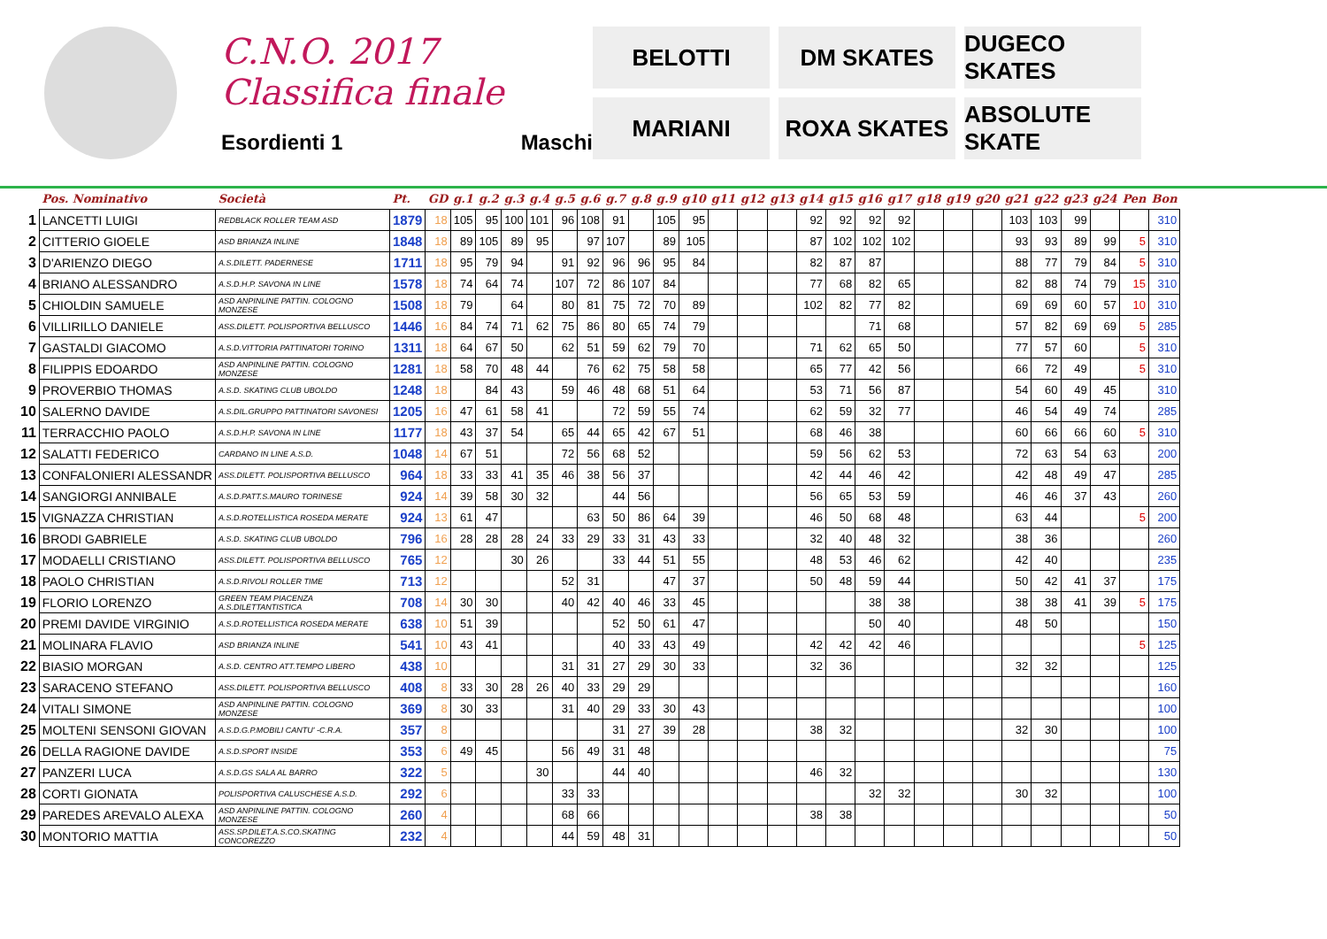C.N.O. 2017
Classifica finale
Esordienti 1 Maschi
BELOTTI
DM SKATES
DUGECO SKATES
MARIANI
ROXA SKATES
ABSOLUTE SKATE
| | Pos. Nominativo | Società | Pt. | GD | g.1 | g.2 | g.3 | g.4 | g.5 | g.6 | g.7 | g.8 | g.9 | g10 | g11 | g12 | g13 | g14 | g15 | g16 | g17 | g18 | g19 | g20 | g21 | g22 | g23 | g24 | Pen | Bon |
| --- | --- | --- | --- | --- | --- | --- | --- | --- | --- | --- | --- | --- | --- | --- | --- | --- | --- | --- | --- | --- | --- | --- | --- | --- | --- | --- | --- | --- | --- | --- |
| 1 | LANCETTI LUIGI | REDBLACK ROLLER TEAM ASD | 1879 | 18 | 105 | 95 | 100 | 101 | 96 | 108 | 91 | | 105 | 95 | | | | 92 | 92 | 92 | 92 | | | | 103 | 103 | 99 | | | 310 |
| 2 | CITTERIO GIOELE | ASD BRIANZA INLINE | 1848 | 18 | 89 | 105 | 89 | 95 | | 97 | 107 | | 89 | 105 | | | | 87 | 102 | 102 | 102 | | | | 93 | 93 | 89 | 99 | 5 | 310 |
| 3 | D'ARIENZO DIEGO | A.S.DILETT. PADERNESE | 1711 | 18 | 95 | 79 | 94 | | 91 | 92 | 96 | 96 | 95 | 84 | | | | 82 | 87 | 87 | | | | | 88 | 77 | 79 | 84 | 5 | 310 |
| 4 | BRIANO ALESSANDRO | A.S.D.H.P. SAVONA IN LINE | 1578 | 18 | 74 | 64 | 74 | | 107 | 72 | 86 | 107 | 84 | | | | | 77 | 68 | 82 | 65 | | | | 82 | 88 | 74 | 79 | 15 | 310 |
| 5 | CHIOLDIN SAMUELE | ASD ANPINLINE PATTIN. COLOGNO MONZESE | 1508 | 18 | 79 | | 64 | | 80 | 81 | 75 | 72 | 70 | 89 | | | | 102 | 82 | 77 | 82 | | | | 69 | 69 | 60 | 57 | 10 | 310 |
| 6 | VILLIRILLO DANIELE | ASS.DILETT. POLISPORTIVA BELLUSCO | 1446 | 16 | 84 | 74 | 71 | 62 | 75 | 86 | 80 | 65 | 74 | 79 | | | | | | 71 | 68 | | | | 57 | 82 | 69 | 69 | 5 | 285 |
| 7 | GASTALDI GIACOMO | A.S.D.VITTORIA PATTINATORI TORINO | 1311 | 18 | 64 | 67 | 50 | | 62 | 51 | 59 | 62 | 79 | 70 | | | | 71 | 62 | 65 | 50 | | | | 77 | 57 | 60 | | 5 | 310 |
| 8 | FILIPPIS EDOARDO | ASD ANPINLINE PATTIN. COLOGNO MONZESE | 1281 | 18 | 58 | 70 | 48 | 44 | | 76 | 62 | 75 | 58 | 58 | | | | 65 | 77 | 42 | 56 | | | | 66 | 72 | 49 | | 5 | 310 |
| 9 | PROVERBIO THOMAS | A.S.D. SKATING CLUB UBOLDO | 1248 | 18 | | 84 | 43 | | 59 | 46 | 48 | 68 | 51 | 64 | | | | 53 | 71 | 56 | 87 | | | | 54 | 60 | 49 | 45 | | 310 |
| 10 | SALERNO DAVIDE | A.S.DIL.GRUPPO PATTINATORI SAVONESI | 1205 | 16 | 47 | 61 | 58 | 41 | | | 72 | 59 | 55 | 74 | | | | 62 | 59 | 32 | 77 | | | | 46 | 54 | 49 | 74 | | 285 |
| 11 | TERRACCHIO PAOLO | A.S.D.H.P. SAVONA IN LINE | 1177 | 18 | 43 | 37 | 54 | | 65 | 44 | 65 | 42 | 67 | 51 | | | | 68 | 46 | 38 | | | | | 60 | 66 | 66 | 60 | 5 | 310 |
| 12 | SALATTI FEDERICO | CARDANO IN LINE A.S.D. | 1048 | 14 | 67 | 51 | | | 72 | 56 | 68 | 52 | | | | | | 59 | 56 | 62 | 53 | | | | 72 | 63 | 54 | 63 | | 200 |
| 13 | CONFALONIERI ALESSANDR | ASS.DILETT. POLISPORTIVA BELLUSCO | 964 | 18 | 33 | 33 | 41 | 35 | 46 | 38 | 56 | 37 | | | | | | 42 | 44 | 46 | 42 | | | | 42 | 48 | 49 | 47 | | 285 |
| 14 | SANGIORGI ANNIBALE | A.S.D.PATT.S.MAURO TORINESE | 924 | 14 | 39 | 58 | 30 | 32 | | | 44 | 56 | | | | | | 56 | 65 | 53 | 59 | | | | 46 | 46 | 37 | 43 | | 260 |
| 15 | VIGNAZZA CHRISTIAN | A.S.D.ROTELLISTICA ROSEDA MERATE | 924 | 13 | 61 | 47 | | | | 63 | 50 | 86 | 64 | 39 | | | | 46 | 50 | 68 | 48 | | | | 63 | 44 | | | 5 | 200 |
| 16 | BRODI GABRIELE | A.S.D. SKATING CLUB UBOLDO | 796 | 16 | 28 | 28 | 28 | 24 | 33 | 29 | 33 | 31 | 43 | 33 | | | | 32 | 40 | 48 | 32 | | | | 38 | 36 | | | | 260 |
| 17 | MODAELLI CRISTIANO | ASS.DILETT. POLISPORTIVA BELLUSCO | 765 | 12 | | | 30 | 26 | | | 33 | 44 | 51 | 55 | | | | 48 | 53 | 46 | 62 | | | | 42 | 40 | | | | 235 |
| 18 | PAOLO CHRISTIAN | A.S.D.RIVOLI ROLLER TIME | 713 | 12 | | | | | 52 | 31 | | | 47 | 37 | | | | 50 | 48 | 59 | 44 | | | | 50 | 42 | 41 | 37 | | 175 |
| 19 | FLORIO LORENZO | GREEN TEAM PIACENZA A.S.DILETTANTISTICA | 708 | 14 | 30 | 30 | | | 40 | 42 | 40 | 46 | 33 | 45 | | | | | | 38 | 38 | | | | 38 | 38 | 41 | 39 | 5 | 175 |
| 20 | PREMI DAVIDE VIRGINIO | A.S.D.ROTELLISTICA ROSEDA MERATE | 638 | 10 | 51 | 39 | | | | | 52 | 50 | 61 | 47 | | | | | | 50 | 40 | | | | 48 | 50 | | | | 150 |
| 21 | MOLINARA FLAVIO | ASD BRIANZA INLINE | 541 | 10 | 43 | 41 | | | | | 40 | 33 | 43 | 49 | | | | 42 | 42 | 42 | 46 | | | | | | | | 5 | 125 |
| 22 | BIASIO MORGAN | A.S.D. CENTRO ATT.TEMPO LIBERO | 438 | 10 | | | | | 31 | 31 | 27 | 29 | 30 | 33 | | | | 32 | 36 | | | | | | 32 | 32 | | | | 125 |
| 23 | SARACENO STEFANO | ASS.DILETT. POLISPORTIVA BELLUSCO | 408 | 8 | 33 | 30 | 28 | 26 | 40 | 33 | 29 | 29 | | | | | | | | | | | | | | | | | | 160 |
| 24 | VITALI SIMONE | ASD ANPINLINE PATTIN. COLOGNO MONZESE | 369 | 8 | 30 | 33 | | | 31 | 40 | 29 | 33 | 30 | 43 | | | | | | | | | | | | | | | | 100 |
| 25 | MOLTENI SENSONI GIOVAN | A.S.D.G.P.MOBILI CANTU' -C.R.A. | 357 | 8 | | | | | | | 31 | 27 | 39 | 28 | | | | 38 | 32 | | | | | | 32 | 30 | | | | 100 |
| 26 | DELLA RAGIONE DAVIDE | A.S.D.SPORT INSIDE | 353 | 6 | 49 | 45 | | | 56 | 49 | 31 | 48 | | | | | | | | | | | | | | | | | | 75 |
| 27 | PANZERI LUCA | A.S.D.GS SALA AL BARRO | 322 | 5 | | | | 30 | | | 44 | 40 | | | | | | 46 | 32 | | | | | | | | | | | 130 |
| 28 | CORTI GIONATA | POLISPORTIVA CALUSCHESE A.S.D. | 292 | 6 | | | | | 33 | 33 | | | | | | | | | | 32 | 32 | | | | 30 | 32 | | | | 100 |
| 29 | PAREDES AREVALO ALEXA | ASD ANPINLINE PATTIN. COLOGNO MONZESE | 260 | 4 | | | | | 68 | 66 | | | | | | | | 38 | 38 | | | | | | | | | | | 50 |
| 30 | MONTORIO MATTIA | ASS.SP.DILET.A.S.CO.SKATING CONCOREZZO | 232 | 4 | | | | | 44 | 59 | 48 | 31 | | | | | | | | | | | | | | | | | | 50 |